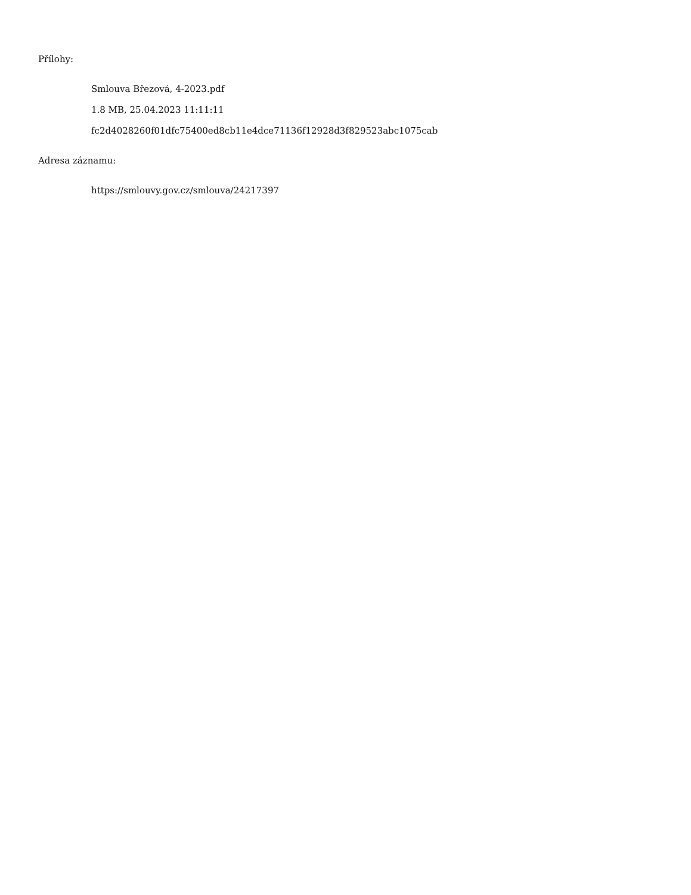Přílohy:
Smlouva Březová, 4-2023.pdf
1.8 MB, 25.04.2023 11:11:11
fc2d4028260f01dfc75400ed8cb11e4dce71136f12928d3f829523abc1075cab
Adresa záznamu:
https://smlouvy.gov.cz/smlouva/24217397